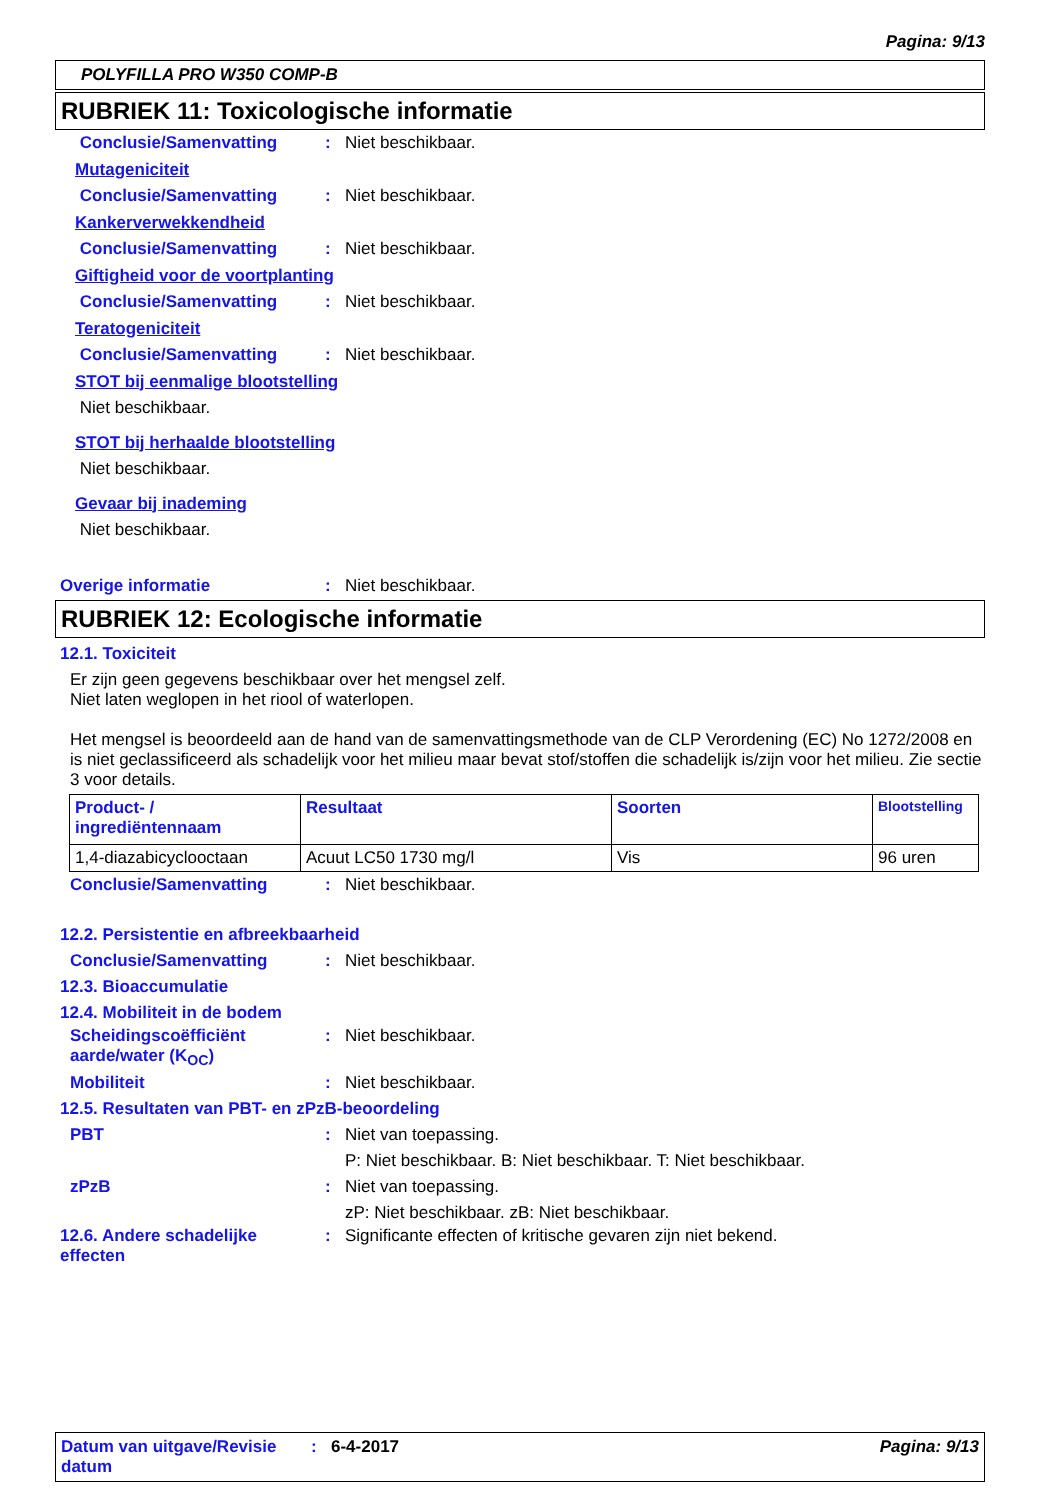Pagina: 9/13
POLYFILLA PRO W350 COMP-B
RUBRIEK 11: Toxicologische informatie
Conclusie/Samenvatting: Niet beschikbaar.
Mutageniciteit
Conclusie/Samenvatting: Niet beschikbaar.
Kankerverwekkendheid
Conclusie/Samenvatting: Niet beschikbaar.
Giftigheid voor de voortplanting
Conclusie/Samenvatting: Niet beschikbaar.
Teratogeniciteit
Conclusie/Samenvatting: Niet beschikbaar.
STOT bij eenmalige blootstelling
Niet beschikbaar.
STOT bij herhaalde blootstelling
Niet beschikbaar.
Gevaar bij inademing
Niet beschikbaar.
Overige informatie: Niet beschikbaar.
RUBRIEK 12: Ecologische informatie
12.1. Toxiciteit
Er zijn geen gegevens beschikbaar over het mengsel zelf.
Niet laten weglopen in het riool of waterlopen.
Het mengsel is beoordeeld aan de hand van de samenvattingsmethode van de CLP Verordening (EC) No 1272/2008 en is niet geclassificeerd als schadelijk voor het milieu maar bevat stof/stoffen die schadelijk is/zijn voor het milieu. Zie sectie 3 voor details.
| Product- / ingrediëntennaam | Resultaat | Soorten | Blootstelling |
| --- | --- | --- | --- |
| 1,4-diazabicyclooctaan | Acuut LC50 1730 mg/l | Vis | 96 uren |
Conclusie/Samenvatting: Niet beschikbaar.
12.2. Persistentie en afbreekbaarheid
Conclusie/Samenvatting: Niet beschikbaar.
12.3. Bioaccumulatie
12.4. Mobiliteit in de bodem
Scheidingscoëfficiënt aarde/water (K<sub>OC</sub>): Niet beschikbaar.
Mobiliteit: Niet beschikbaar.
12.5. Resultaten van PBT- en zPzB-beoordeling
PBT: Niet van toepassing.
P: Niet beschikbaar. B: Niet beschikbaar. T: Niet beschikbaar.
zPzB: Niet van toepassing.
zP: Niet beschikbaar. zB: Niet beschikbaar.
12.6. Andere schadelijke effecten: Significante effecten of kritische gevaren zijn niet bekend.
Datum van uitgave/Revisie datum: 6-4-2017 Pagina: 9/13